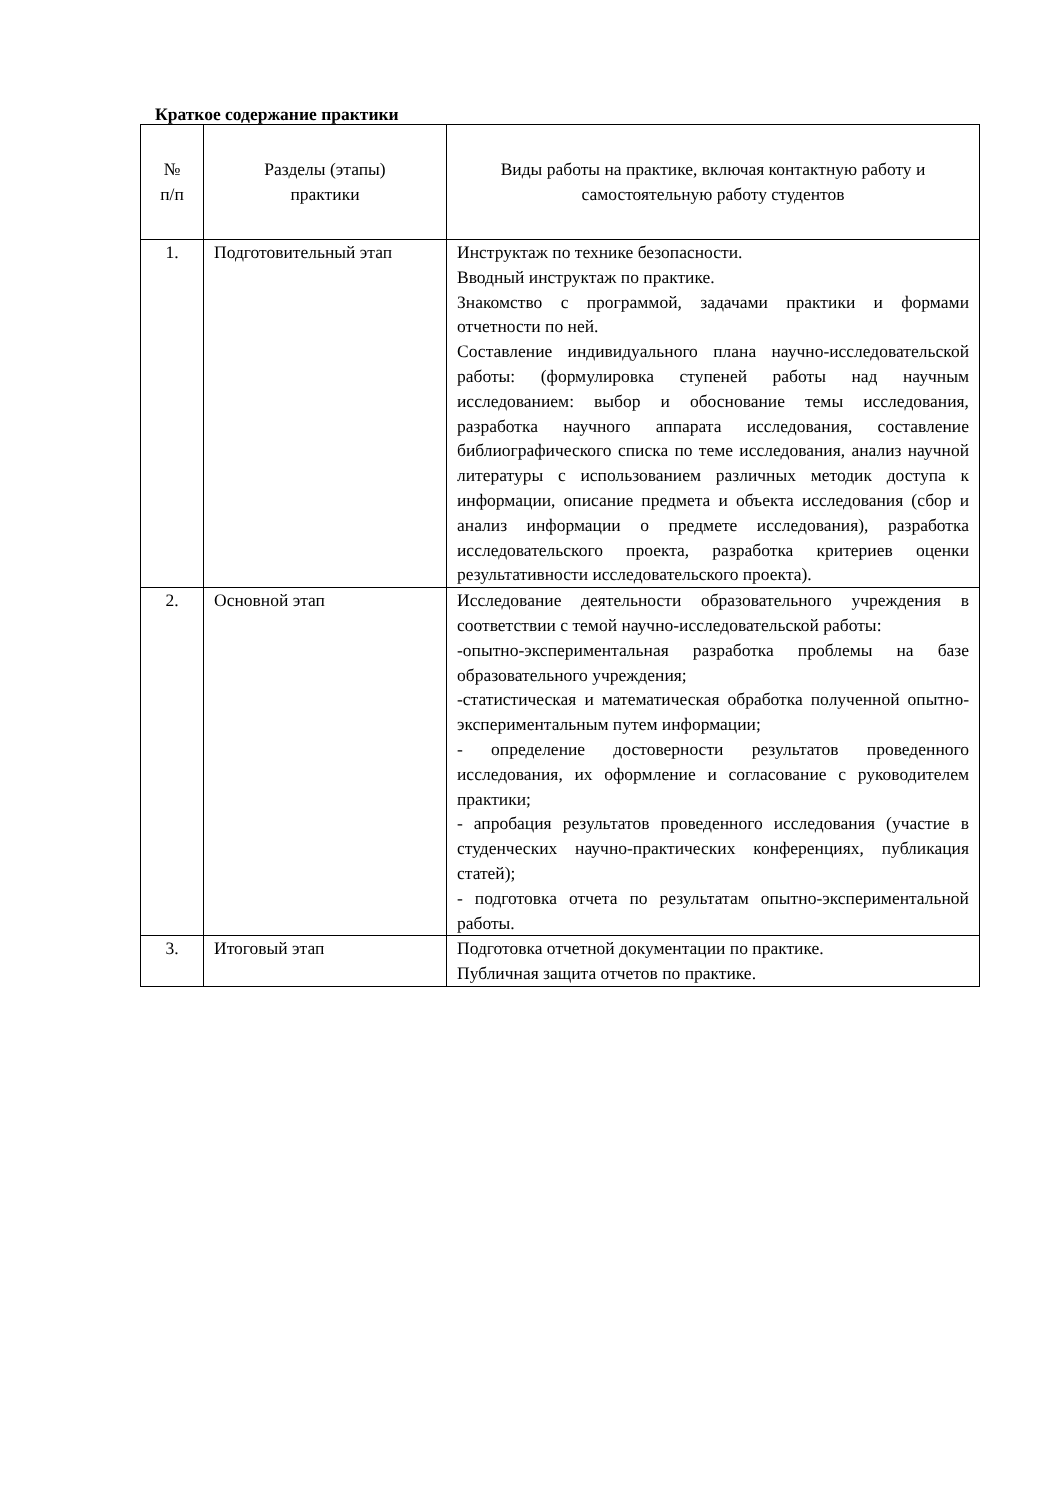Краткое содержание практики
| № п/п | Разделы (этапы) практики | Виды работы на практике, включая контактную работу и самостоятельную работу студентов |
| 1. | Подготовительный этап | Инструктаж по технике безопасности. Вводный инструктаж по практике. Знакомство с программой, задачами практики и формами отчетности по ней. Составление индивидуального плана научно-исследовательской работы: (формулировка ступеней работы над научным исследованием: выбор и обоснование темы исследования, разработка научного аппарата исследования, составление библиографического списка по теме исследования, анализ научной литературы с использованием различных методик доступа к информации, описание предмета и объекта исследования (сбор и анализ информации о предмете исследования), разработка исследовательского проекта, разработка критериев оценки результативности исследовательского проекта). |
| 2. | Основной этап | Исследование деятельности образовательного учреждения в соответствии с темой научно-исследовательской работы: -опытно-экспериментальная разработка проблемы на базе образовательного учреждения; -статистическая и математическая обработка полученной опытно-экспериментальным путем информации; - определение достоверности результатов проведенного исследования, их оформление и согласование с руководителем практики; - апробация результатов проведенного исследования (участие в студенческих научно-практических конференциях, публикация статей); - подготовка отчета по результатам опытно-экспериментальной работы. |
| 3. | Итоговый этап | Подготовка отчетной документации по практике. Публичная защита отчетов по практике. |